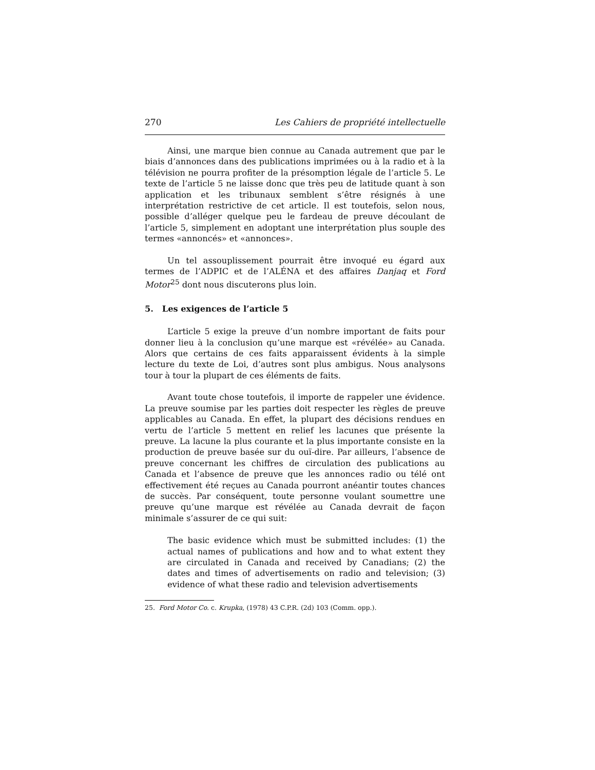270 Les Cahiers de propriété intellectuelle
Ainsi, une marque bien connue au Canada autrement que par le biais d’annonces dans des publications imprimées ou à la radio et à la télévision ne pourra profiter de la présomption légale de l’article 5. Le texte de l’article 5 ne laisse donc que très peu de latitude quant à son application et les tribunaux semblent s’être résignés à une interprétation restrictive de cet article. Il est toutefois, selon nous, possible d’alléger quelque peu le fardeau de preuve découlant de l’article 5, simplement en adoptant une interprétation plus souple des termes «annoncés» et «annonces».
Un tel assouplissement pourrait être invoqué eu égard aux termes de l’ADPIC et de l’ALÉNA et des affaires Danjaq et Ford Motor<sup>25</sup> dont nous discuterons plus loin.
5. Les exigences de l’article 5
L’article 5 exige la preuve d’un nombre important de faits pour donner lieu à la conclusion qu’une marque est «révélée» au Canada. Alors que certains de ces faits apparaissent évidents à la simple lecture du texte de Loi, d’autres sont plus ambigus. Nous analysons tour à tour la plupart de ces éléments de faits.
Avant toute chose toutefois, il importe de rappeler une évidence. La preuve soumise par les parties doit respecter les règles de preuve applicables au Canada. En effet, la plupart des décisions rendues en vertu de l’article 5 mettent en relief les lacunes que présente la preuve. La lacune la plus courante et la plus importante consiste en la production de preuve basée sur du ouï-dire. Par ailleurs, l’absence de preuve concernant les chiffres de circulation des publications au Canada et l’absence de preuve que les annonces radio ou télé ont effectivement été reçues au Canada pourront anéantir toutes chances de succès. Par conséquent, toute personne voulant soumettre une preuve qu’une marque est révélée au Canada devrait de façon minimale s’assurer de ce qui suit:
The basic evidence which must be submitted includes: (1) the actual names of publications and how and to what extent they are circulated in Canada and received by Canadians; (2) the dates and times of advertisements on radio and television; (3) evidence of what these radio and television advertisements
25. Ford Motor Co. c. Krupka, (1978) 43 C.P.R. (2d) 103 (Comm. opp.).